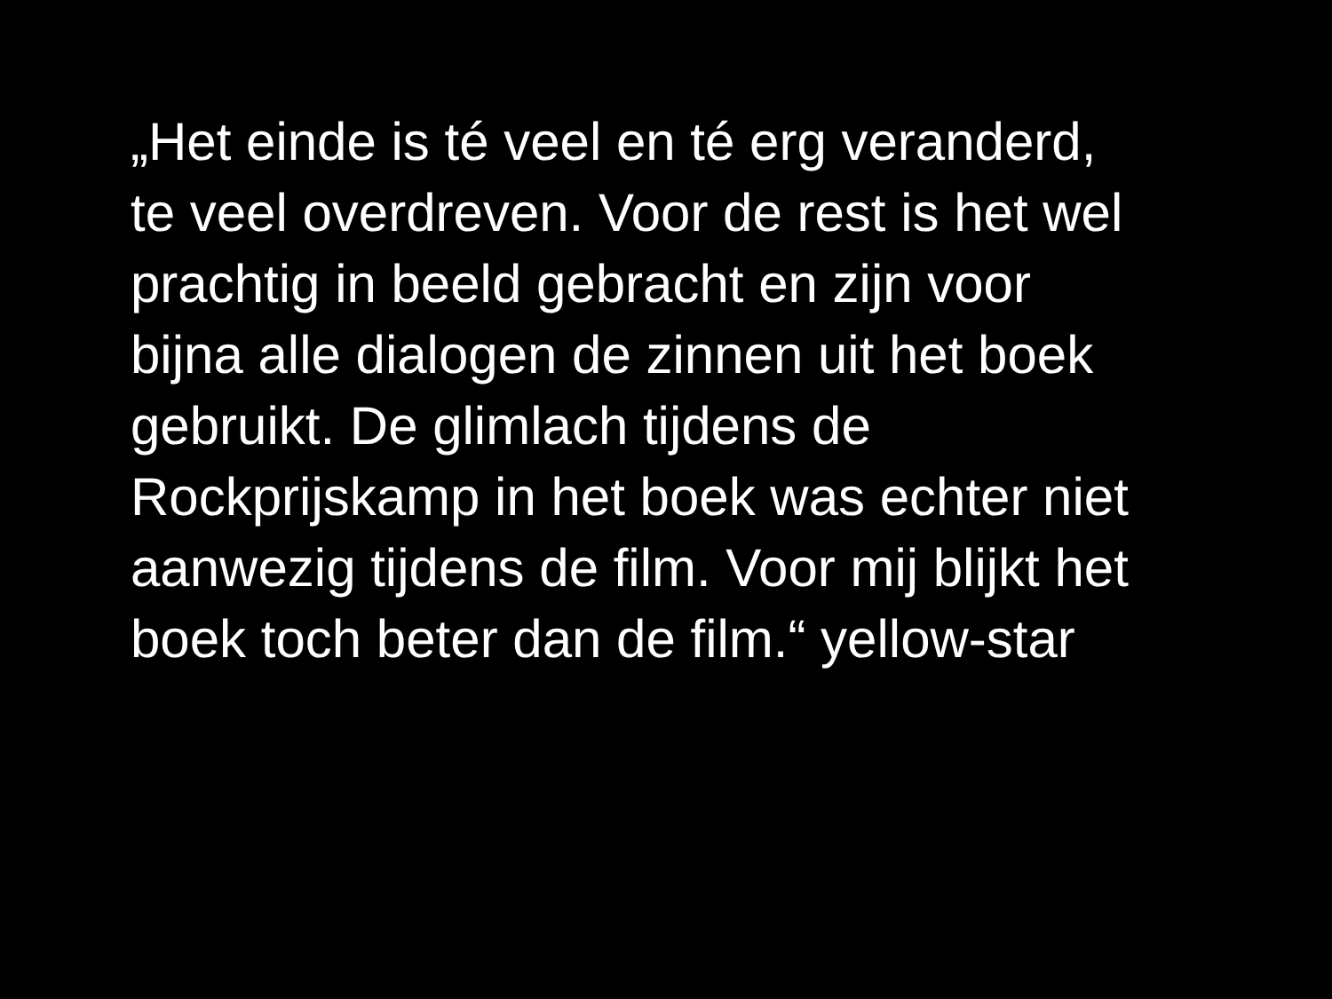„Het einde is té veel en té erg veranderd,
te veel overdreven. Voor de rest is het wel
prachtig in beeld gebracht en zijn voor
bijna alle dialogen de zinnen uit het boek
gebruikt. De glimlach tijdens de
Rockprijskamp in het boek was echter niet
aanwezig tijdens de film. Voor mij blijkt het
boek toch beter dan de film.“ yellow-star